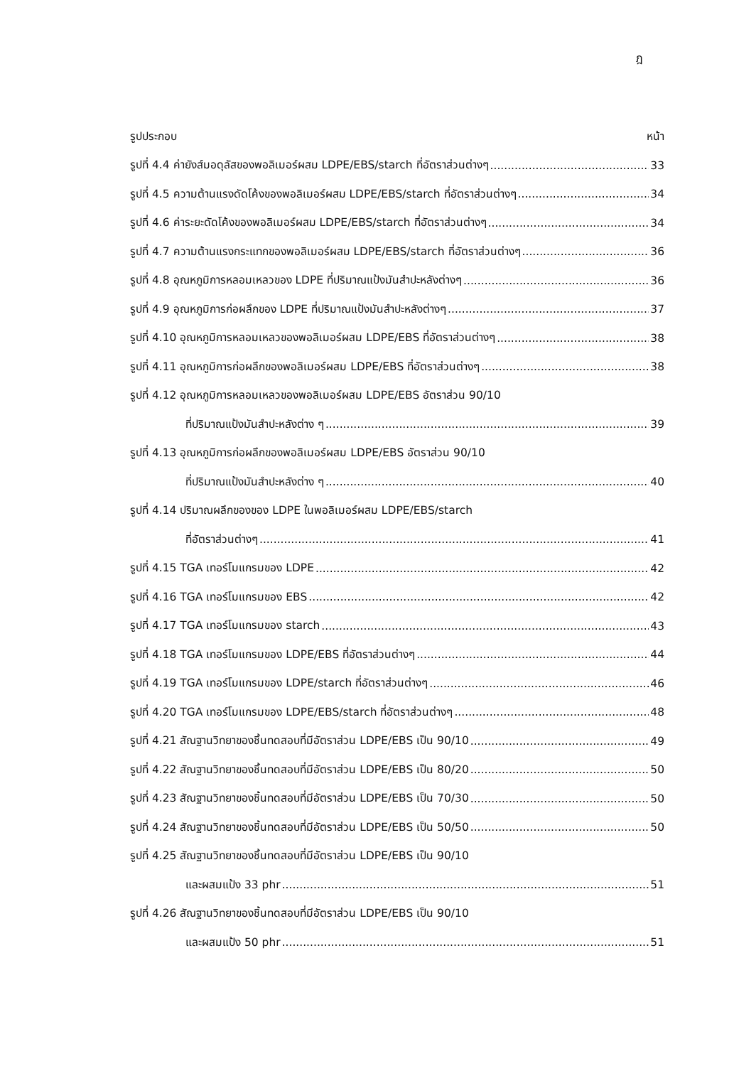ฎ
รูปประกอบ หน้า
รูปที่ 4.4 ค่ายังส์มอดุลัสของพอลิเมอร์ผสม LDPE/EBS/starch ที่อัตราส่วนต่างๆ 33
รูปที่ 4.5 ความต้านแรงดัดโค้งของพอลิเมอร์ผสม LDPE/EBS/starch ที่อัตราส่วนต่างๆ 34
รูปที่ 4.6 ค่าระยะดัดโค้งของพอลิเมอร์ผสม LDPE/EBS/starch ที่อัตราส่วนต่างๆ 34
รูปที่ 4.7 ความต้านแรงกระแทกของพอลิเมอร์ผสม LDPE/EBS/starch ที่อัตราส่วนต่างๆ 36
รูปที่ 4.8 อุณหภูมิการหลอมเหลวของ LDPE ที่ปริมาณแป้งมันสำปะหลังต่างๆ 36
รูปที่ 4.9 อุณหภูมิการก่อผลึกของ LDPE ที่ปริมาณแป้งมันสำปะหลังต่างๆ 37
รูปที่ 4.10 อุณหภูมิการหลอมเหลวของพอลิเมอร์ผสม LDPE/EBS ที่อัตราส่วนต่างๆ 38
รูปที่ 4.11 อุณหภูมิการก่อผลึกของพอลิเมอร์ผสม LDPE/EBS ที่อัตราส่วนต่างๆ 38
รูปที่ 4.12 อุณหภูมิการหลอมเหลวของพอลิเมอร์ผสม LDPE/EBS อัตราส่วน 90/10
ที่ปริมาณแป้งมันสำปะหลังต่าง ๆ 39
รูปที่ 4.13 อุณหภูมิการก่อผลึกของพอลิเมอร์ผสม LDPE/EBS อัตราส่วน 90/10
ที่ปริมาณแป้งมันสำปะหลังต่าง ๆ 40
รูปที่ 4.14 ปริมาณผลึกของของ LDPE ในพอลิเมอร์ผสม LDPE/EBS/starch
ที่อัตราส่วนต่างๆ 41
รูปที่ 4.15 TGA เทอร์โมแกรมของ LDPE 42
รูปที่ 4.16 TGA เทอร์โมแกรมของ EBS 42
รูปที่ 4.17 TGA เทอร์โมแกรมของ starch 43
รูปที่ 4.18 TGA เทอร์โมแกรมของ LDPE/EBS ที่อัตราส่วนต่างๆ 44
รูปที่ 4.19 TGA เทอร์โมแกรมของ LDPE/starch ที่อัตราส่วนต่างๆ 46
รูปที่ 4.20 TGA เทอร์โมแกรมของ LDPE/EBS/starch ที่อัตราส่วนต่างๆ 48
รูปที่ 4.21 สัณฐานวิทยาของชิ้นทดสอบที่มีอัตราส่วน LDPE/EBS เป็น 90/10 49
รูปที่ 4.22 สัณฐานวิทยาของชิ้นทดสอบที่มีอัตราส่วน LDPE/EBS เป็น 80/20 50
รูปที่ 4.23 สัณฐานวิทยาของชิ้นทดสอบที่มีอัตราส่วน LDPE/EBS เป็น 70/30 50
รูปที่ 4.24 สัณฐานวิทยาของชิ้นทดสอบที่มีอัตราส่วน LDPE/EBS เป็น 50/50 50
รูปที่ 4.25 สัณฐานวิทยาของชิ้นทดสอบที่มีอัตราส่วน LDPE/EBS เป็น 90/10
และผสมแป้ง 33 phr 51
รูปที่ 4.26 สัณฐานวิทยาของชิ้นทดสอบที่มีอัตราส่วน LDPE/EBS เป็น 90/10
และผสมแป้ง 50 phr 51